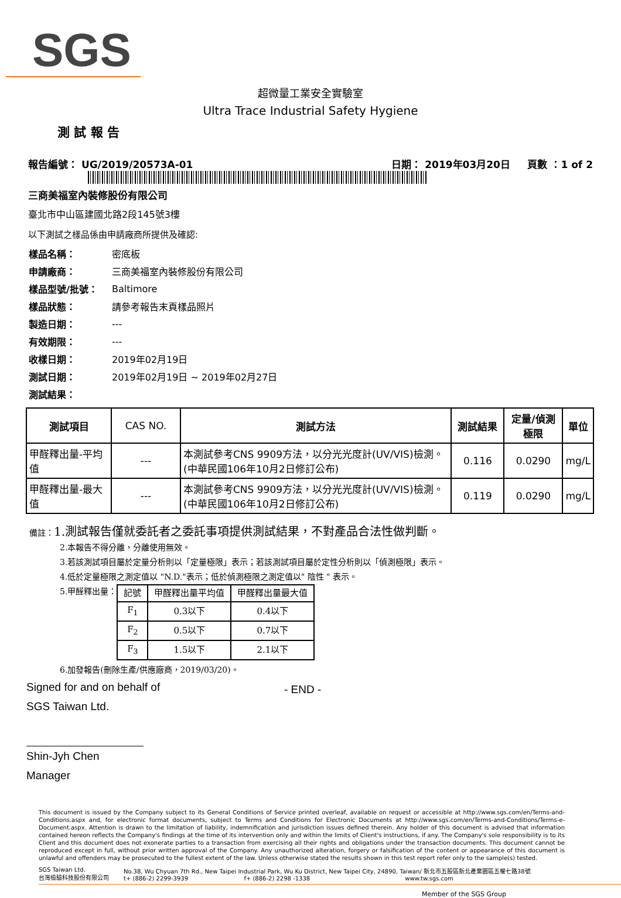SGS
超微量工業安全實驗室
Ultra Trace Industrial Safety Hygiene
測 試 報 告
報告編號： UG/2019/20573A-01 日期： 2019年03月20日 頁數 ：1 of 2
三商美福室內裝修股份有限公司
臺北市中山區建國北路2段145號3樓
以下測試之樣品係由申請廠商所提供及確認:
| 樣品名稱： | 密底板 |
| 申請廠商： | 三商美福室內裝修股份有限公司 |
| 樣品型號/批號： | Baltimore |
| 樣品狀態： | 請參考報告末頁樣品照片 |
| 製造日期： | --- |
| 有效期限： | --- |
| 收樣日期： | 2019年02月19日 |
| 測試日期： | 2019年02月19日 ~ 2019年02月27日 |
| 測試結果： | |
| 測試項目 | CAS NO. | 測試方法 | 測試結果 | 定量/偵測極限 | 單位 |
| --- | --- | --- | --- | --- | --- |
| 甲醛釋出量-平均值 | --- | 本測試參考CNS 9909方法，以分光光度計(UV/VIS)檢測。(中華民國106年10月2日修訂公布) | 0.116 | 0.0290 | mg/L |
| 甲醛釋出量-最大值 | --- | 本測試參考CNS 9909方法，以分光光度計(UV/VIS)檢測。(中華民國106年10月2日修訂公布) | 0.119 | 0.0290 | mg/L |
備註：1.測試報告僅就委託者之委託事項提供測試結果，不對產品合法性做判斷。
2.本報告不得分離，分離使用無效。
3.若該測試項目屬於定量分析則以「定量極限」表示；若該測試項目屬於定性分析則以「偵測極限」表示。
4.低於定量極限之測定值以 "N.D."表示；低於偵測極限之測定值以" 陰性 " 表示。
5.甲醛釋出量：
| 記號 | 甲醛釋出量平均值 | 甲醛釋出量最大值 |
| F<sub>1</sub> | 0.3以下 | 0.4以下 |
| F<sub>2</sub> | 0.5以下 | 0.7以下 |
| F<sub>3</sub> | 1.5以下 | 2.1以下 |
6.加發報告(刪除生產/供應廠商，2019/03/20)。
Signed for and on behalf of
SGS Taiwan Ltd.
Shin-Jyh Chen
Manager
- END -
This document is issued by the Company subject to its General Conditions of Service printed overleaf, available on request or accessible at http://www.sgs.com/en/Terms-and-Conditions.aspx and, for electronic format documents, subject to Terms and Conditions for Electronic Documents at http://www.sgs.com/en/Terms-and-Conditions/Terms-e-Document.aspx. Attention is drawn to the limitation of liability, indemnification and jurisdiction issues defined therein. Any holder of this document is advised that information contained hereon reflects the Company's findings at the time of its intervention only and within the limits of Client's instructions, if any. The Company's sole responsibility is to its Client and this document does not exonerate parties to a transaction from exercising all their rights and obligations under the transaction documents. This document cannot be reproduced except in full, without prior written approval of the Company. Any unauthorized alteration, forgery or falsification of the content or appearance of this document is unlawful and offenders may be prosecuted to the fullest extent of the law. Unless otherwise stated the results shown in this test report refer only to the sample(s) tested.
SGS Taiwan Ltd.
台灣檢驗科技股份有限公司
No.38, Wu Chyuan 7th Rd., New Taipei Industrial Park, Wu Ku District, New Taipei City, 24890, Taiwan/ 新北市五股區新北產業園區五權七路38號
t+ (886-2) 2299-3939 f+ (886-2) 2298 -1338 www.tw.sgs.com
Member of the SGS Group